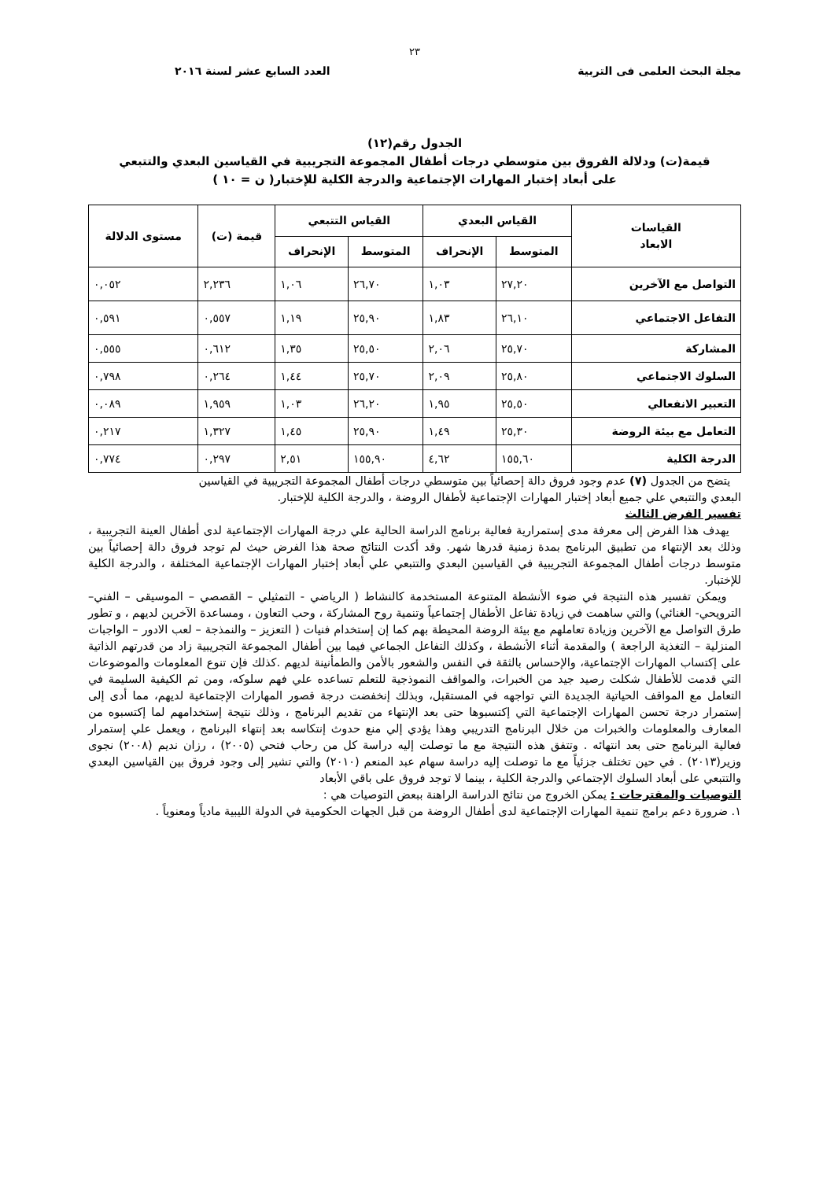٢٣
مجلة البحث العلمى فى التربية العدد السابع عشر لسنة ٢٠١٦
الجدول رقم(١٢)
قيمة(ت) ودلالة الفروق بين متوسطي درجات أطفال المجموعة التجريبية في القياسين البعدي والتتبعي
على أبعاد إختبار المهارات الإجتماعية والدرجة الكلية للإختبار( ن = ١٠ )
| القياسات الابعاد | القياس البعدي | | القياس التتبعي | | قيمة (ت) | مستوى الدلالة |
| --- | --- | --- | --- | --- | --- | --- |
| | المتوسط | الإنحراف | المتوسط | الإنحراف | | |
| التواصل مع الآخرين | ٢٧,٢٠ | ١,٠٣ | ٢٦,٧٠ | ١,٠٦ | ٢,٢٣٦ | ٠,٠٥٢ |
| التفاعل الاجتماعي | ٢٦,١٠ | ١,٨٣ | ٢٥,٩٠ | ١,١٩ | ٠,٥٥٧ | ٠,٥٩١ |
| المشاركة | ٢٥,٧٠ | ٢,٠٦ | ٢٥,٥٠ | ١,٣٥ | ٠,٦١٢ | ٠,٥٥٥ |
| السلوك الاجتماعي | ٢٥,٨٠ | ٢,٠٩ | ٢٥,٧٠ | ١,٤٤ | ٠,٢٦٤ | ٠,٧٩٨ |
| التعبير الانفعالي | ٢٥,٥٠ | ١,٩٥ | ٢٦,٢٠ | ١,٠٣ | ١,٩٥٩ | ٠,٠٨٩ |
| التعامل مع بيئة الروضة | ٢٥,٣٠ | ١,٤٩ | ٢٥,٩٠ | ١,٤٥ | ١,٣٢٧ | ٠,٢١٧ |
| الدرجة الكلية | ١٥٥,٦٠ | ٤,٦٢ | ١٥٥,٩٠ | ٢,٥١ | ٠,٢٩٧ | ٠,٧٧٤ |
يتضح من الجدول (٧) عدم وجود فروق دالة إحصائياً بين متوسطي درجات أطفال المجموعة التجريبية في القياسين
البعدي والتتبعي علي جميع أبعاد إختبار المهارات الإجتماعية لأطفال الروضة ، والدرجة الكلية للإختبار.
تفسير الفرض الثالث
يهدف هذا الفرض إلى معرفة مدى إستمرارية فعالية برنامج الدراسة الحالية علي درجة المهارات الإجتماعية لدى أطفال العينة التجريبية ، وذلك بعد الإنتهاء من تطبيق البرنامج بمدة زمنية قدرها شهر. وقد أكدت النتائج صحة هذا الفرض حيث لم توجد فروق دالة إحصائياً بين متوسط درجات أطفال المجموعة التجريبية في القياسين البعدي والتتبعي علي أبعاد إختبار المهارات الإجتماعية المختلفة ، والدرجة الكلية للإختبار.
ويمكن تفسير هذه النتيجة في ضوء الأنشطة المتنوعة المستخدمة كالنشاط ( الرياضي - التمثيلي – القصصي – الموسيقى – الفني– الترويحي- الغنائي) والتي ساهمت في زيادة تفاعل الأطفال إجتماعياً وتنمية روح المشاركة ، وحب التعاون ، ومساعدة الآخرين لديهم ، و تطور طرق التواصل مع الآخرين وزيادة تعاملهم مع بيئة الروضة المحيطة بهم كما إن إستخدام فنيات ( التعزيز – والنمذجة – لعب الادور – الواجبات المنزلية – التغذية الراجعة ) والمقدمة أثناء الأنشطة ، وكذلك التفاعل الجماعي فيما بين أطفال المجموعة التجريبية زاد من قدرتهم الذاتية على إكتساب المهارات الإجتماعية، والإحساس بالثقة في النفس والشعور بالأمن والطمأنينة لديهم .كذلك فإن تنوع المعلومات والموضوعات التي قدمت للأطفال شكلت رصيد جيد من الخبرات، والمواقف النموذجية للتعلم تساعده علي فهم سلوكه، ومن ثم الكيفية السليمة في التعامل مع المواقف الحياتية الجديدة التي تواجهه في المستقبل، وبذلك إنخفضت درجة قصور المهارات الإجتماعية لديهم، مما أدى إلى إستمرار درجة تحسن المهارات الإجتماعية التي إكتسبوها حتى بعد الإنتهاء من تقديم البرنامج ، وذلك نتيجة إستخدامهم لما إكتسبوه من المعارف والمعلومات والخبرات من خلال البرنامج التدريبي وهذا يؤدي إلي منع حدوث إنتكاسه بعد إنتهاء البرنامج ، ويعمل علي إستمرار فعالية البرنامج حتى بعد انتهائه . وتتفق هذه النتيجة مع ما توصلت إليه دراسة كل من رحاب فتحي (٢٠٠٥) ، رزان نديم (٢٠٠٨) نجوى وزير(٢٠١٣) . في حين تختلف جزئياً مع ما توصلت إليه دراسة سهام عبد المنعم (٢٠١٠) والتي تشير إلى وجود فروق بين القياسين البعدي والتتبعي على أبعاد السلوك الإجتماعي والدرجة الكلية ، بينما لا توجد فروق على باقي الأبعاد
التوصيات والمقترحات : يمكن الخروج من نتائج الدراسة الراهنة ببعض التوصيات هي :
١. ضرورة دعم برامج تنمية المهارات الإجتماعية لدى أطفال الروضة من قبل الجهات الحكومية في الدولة الليبية مادياً ومعنوياً .